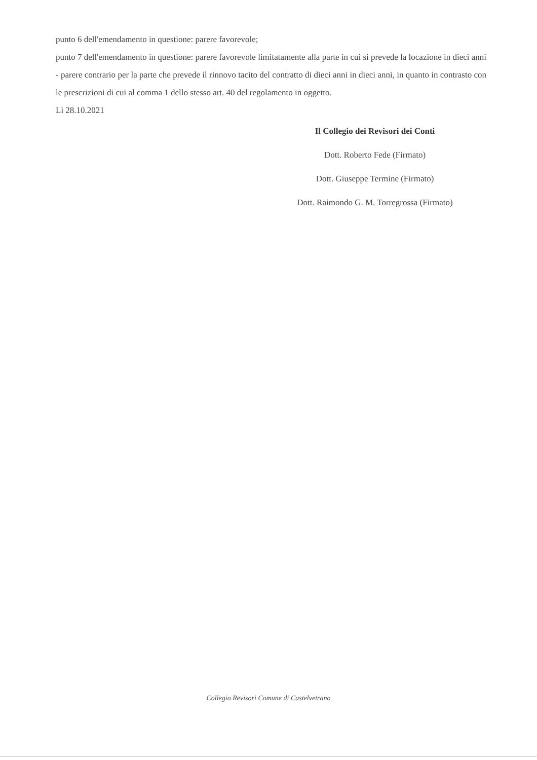punto 6 dell'emendamento in questione: parere favorevole;
punto 7 dell'emendamento in questione: parere favorevole limitatamente alla parte in cui si prevede la locazione in dieci anni - parere contrario per la parte che prevede il rinnovo tacito del contratto di dieci anni in dieci anni, in quanto in contrasto con le prescrizioni di cui al comma 1 dello stesso art. 40 del regolamento in oggetto.
Lì 28.10.2021
Il Collegio dei Revisori dei Conti
Dott. Roberto Fede (Firmato)
Dott. Giuseppe Termine (Firmato)
Dott. Raimondo G. M. Torregrossa (Firmato)
Collegio Revisori Comune di Castelvetrano